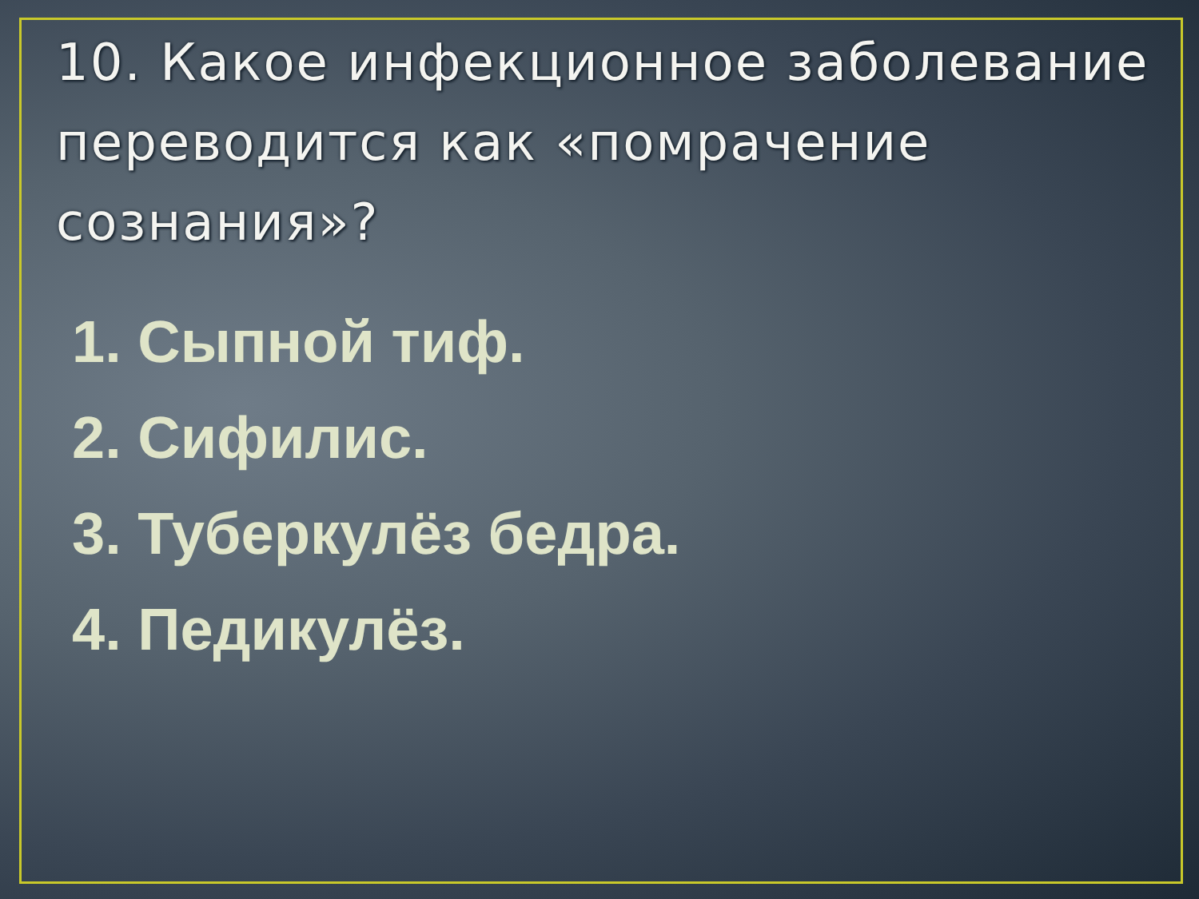10. Какое инфекционное заболевание переводится как «помрачение сознания»?
1. Сыпной тиф.
2. Сифилис.
3. Туберкулёз бедра.
4. Педикулёз.